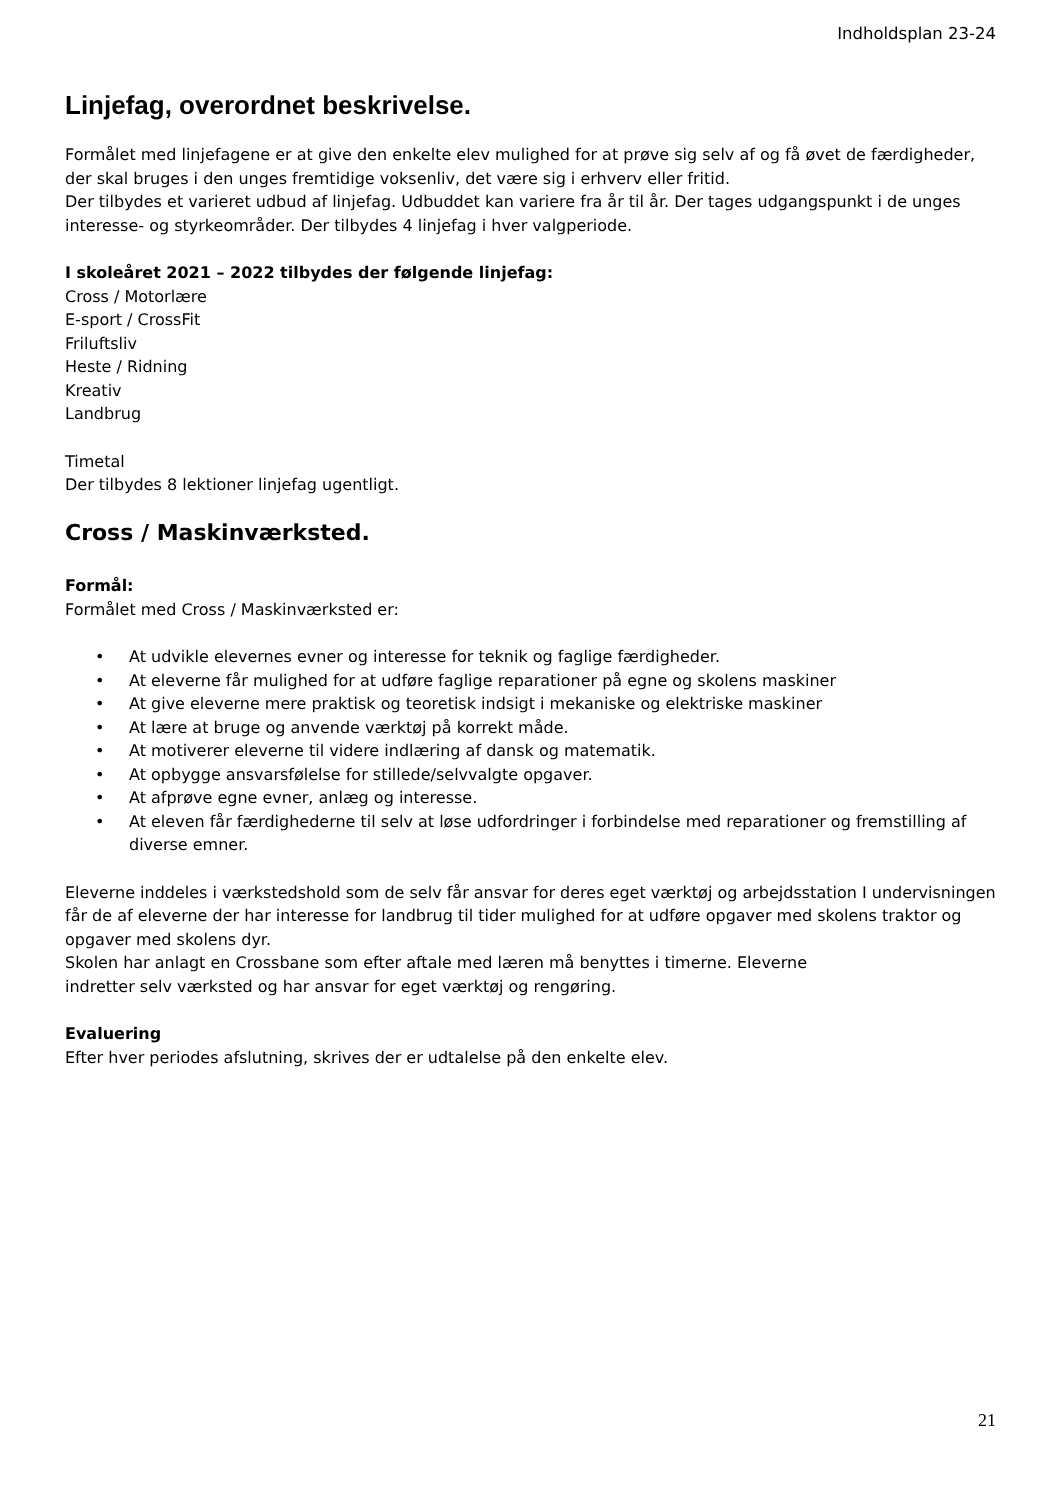Indholdsplan 23-24
Linjefag, overordnet beskrivelse.
Formålet med linjefagene er at give den enkelte elev mulighed for at prøve sig selv af og få øvet de færdigheder, der skal bruges i den unges fremtidige voksenliv, det være sig i erhverv eller fritid.
Der tilbydes et varieret udbud af linjefag. Udbuddet kan variere fra år til år. Der tages udgangspunkt i de unges interesse- og styrkeområder. Der tilbydes 4 linjefag i hver valgperiode.
I skoleåret 2021 – 2022 tilbydes der følgende linjefag:
Cross / Motorlære
E-sport / CrossFit
Friluftsliv
Heste / Ridning
Kreativ
Landbrug
Timetal
Der tilbydes 8 lektioner linjefag ugentligt.
Cross / Maskinværksted.
Formål:
Formålet med Cross / Maskinværksted er:
• At udvikle elevernes evner og interesse for teknik og faglige færdigheder.
• At eleverne får mulighed for at udføre faglige reparationer på egne og skolens maskiner
• At give eleverne mere praktisk og teoretisk indsigt i mekaniske og elektriske maskiner
• At lære at bruge og anvende værktøj på korrekt måde.
• At motiverer eleverne til videre indlæring af dansk og matematik.
• At opbygge ansvarsfølelse for stillede/selvvalgte opgaver.
• At afprøve egne evner, anlæg og interesse.
• At eleven får færdighederne til selv at løse udfordringer i forbindelse med reparationer og fremstilling af diverse emner.
Eleverne inddeles i værkstedshold som de selv får ansvar for deres eget værktøj og arbejdsstation I undervisningen får de af eleverne der har interesse for landbrug til tider mulighed for at udføre opgaver med skolens traktor og opgaver med skolens dyr.
Skolen har anlagt en Crossbane som efter aftale med læren må benyttes i timerne. Eleverne
indretter selv værksted og har ansvar for eget værktøj og rengøring.
Evaluering
Efter hver periodes afslutning, skrives der er udtalelse på den enkelte elev.
21